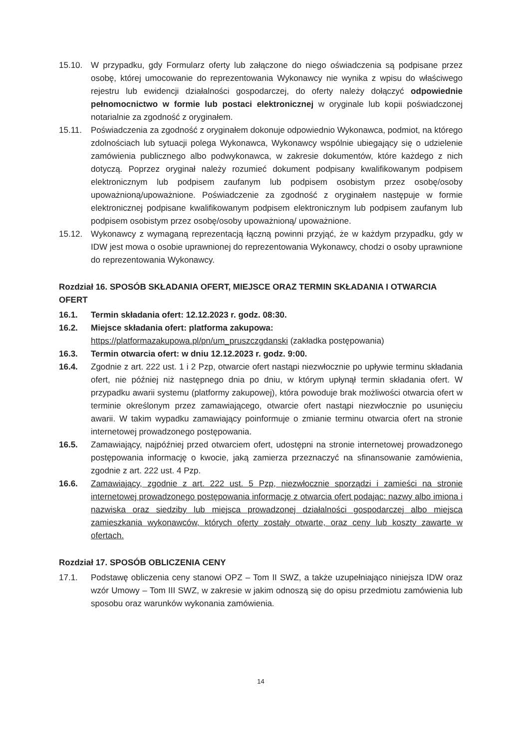15.10. W przypadku, gdy Formularz oferty lub załączone do niego oświadczenia są podpisane przez osobę, której umocowanie do reprezentowania Wykonawcy nie wynika z wpisu do właściwego rejestru lub ewidencji działalności gospodarczej, do oferty należy dołączyć odpowiednie pełnomocnictwo w formie lub postaci elektronicznej w oryginale lub kopii poświadczonej notarialnie za zgodność z oryginałem.
15.11. Poświadczenia za zgodność z oryginałem dokonuje odpowiednio Wykonawca, podmiot, na którego zdolnościach lub sytuacji polega Wykonawca, Wykonawcy wspólnie ubiegający się o udzielenie zamówienia publicznego albo podwykonawca, w zakresie dokumentów, które każdego z nich dotyczą. Poprzez oryginał należy rozumieć dokument podpisany kwalifikowanym podpisem elektronicznym lub podpisem zaufanym lub podpisem osobistym przez osobę/osoby upoważnioną/upoważnione. Poświadczenie za zgodność z oryginałem następuje w formie elektronicznej podpisane kwalifikowanym podpisem elektronicznym lub podpisem zaufanym lub podpisem osobistym przez osobę/osoby upoważnioną/ upoważnione.
15.12. Wykonawcy z wymaganą reprezentacją łączną powinni przyjąć, że w każdym przypadku, gdy w IDW jest mowa o osobie uprawnionej do reprezentowania Wykonawcy, chodzi o osoby uprawnione do reprezentowania Wykonawcy.
Rozdział 16. SPOSÓB SKŁADANIA OFERT, MIEJSCE ORAZ TERMIN SKŁADANIA I OTWARCIA OFERT
16.1. Termin składania ofert: 12.12.2023 r. godz. 08:30.
16.2. Miejsce składania ofert: platforma zakupowa:
https://platformazakupowa.pl/pn/um_pruszczgdanski (zakładka postępowania)
16.3. Termin otwarcia ofert: w dniu 12.12.2023 r. godz. 9:00.
16.4. Zgodnie z art. 222 ust. 1 i 2 Pzp, otwarcie ofert nastąpi niezwłocznie po upływie terminu składania ofert, nie później niż następnego dnia po dniu, w którym upłynął termin składania ofert. W przypadku awarii systemu (platformy zakupowej), która powoduje brak możliwości otwarcia ofert w terminie określonym przez zamawiającego, otwarcie ofert nastąpi niezwłocznie po usunięciu awarii. W takim wypadku zamawiający poinformuje o zmianie terminu otwarcia ofert na stronie internetowej prowadzonego postępowania.
16.5. Zamawiający, najpóźniej przed otwarciem ofert, udostępni na stronie internetowej prowadzonego postępowania informację o kwocie, jaką zamierza przeznaczyć na sfinansowanie zamówienia, zgodnie z art. 222 ust. 4 Pzp.
16.6. Zamawiający, zgodnie z art. 222 ust. 5 Pzp, niezwłocznie sporządzi i zamieści na stronie internetowej prowadzonego postępowania informację z otwarcia ofert podając: nazwy albo imiona i nazwiska oraz siedziby lub miejsca prowadzonej działalności gospodarczej albo miejsca zamieszkania wykonawców, których oferty zostały otwarte, oraz ceny lub koszty zawarte w ofertach.
Rozdział 17. SPOSÓB OBLICZENIA CENY
17.1. Podstawę obliczenia ceny stanowi OPZ – Tom II SWZ, a także uzupełniająco niniejsza IDW oraz wzór Umowy – Tom III SWZ, w zakresie w jakim odnoszą się do opisu przedmiotu zamówienia lub sposobu oraz warunków wykonania zamówienia.
14